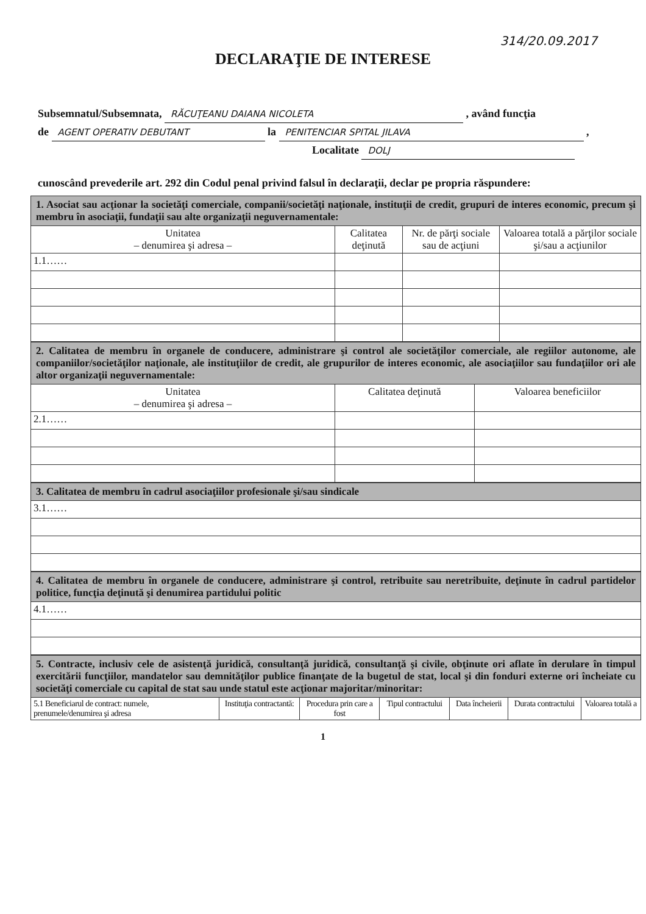314/20.09.2017
DECLARAŢIE DE INTERESE
Subsemnatul/Subsemnata, RĂCUŢEANU DAIANA NICOLETA , având funcţia
de AGENT OPERATIV DEBUTANT la PENITENCIAR SPITAL JILAVA ,
Localitate DOLJ
cunoscând prevederile art. 292 din Codul penal privind falsul în declaraţii, declar pe propria răspundere:
| 1. Asociat sau acţionar la societăţi comerciale, companii/societăţi naţionale, instituţii de credit, grupuri de interes economic, precum şi membru în asociaţii, fundaţii sau alte organizaţii neguvernamentale: | | | |
| Unitatea – denumirea şi adresa – | Calitatea deţinută | Nr. de părţi sociale sau de acţiuni | Valoarea totală a părţilor sociale şi/sau a acţiunilor |
| 1.1…… | | | |
| 2. Calitatea de membru în organele de conducere, administrare şi control ale societăţilor comerciale, ale regiilor autonome, ale companiilor/societăţilor naţionale, ale instituţiilor de credit, ale grupurilor de interes economic, ale asociaţiilor sau fundaţiilor ori ale altor organizaţii neguvernamentale: | | |
| Unitatea – denumirea şi adresa – | Calitatea deţinută | Valoarea beneficiilor |
| 2.1…… | | |
| 3. Calitatea de membru în cadrul asociaţiilor profesionale şi/sau sindicale |
| 3.1…… |
| 4. Calitatea de membru în organele de conducere, administrare şi control, retribuite sau neretribuite, deţinute în cadrul partidelor politice, funcţia deţinută şi denumirea partidului politic |
| 4.1…… |
| 5. Contracte, inclusiv cele de asistenţă juridică, consultanţă juridică, consultanţă şi civile, obţinute ori aflate în derulare în timpul exercitării funcţiilor, mandatelor sau demnităţilor publice finanţate de la bugetul de stat, local şi din fonduri externe ori încheiate cu societăţi comerciale cu capital de stat sau unde statul este acţionar majoritar/minoritar: | | | | | | |
| 5.1 Beneficiarul de contract: numele, prenumele/denumirea şi adresa | Instituţia contractantă: | Procedura prin care a fost | Tipul contractului | Data încheierii | Durata contractului | Valoarea totală a |
1